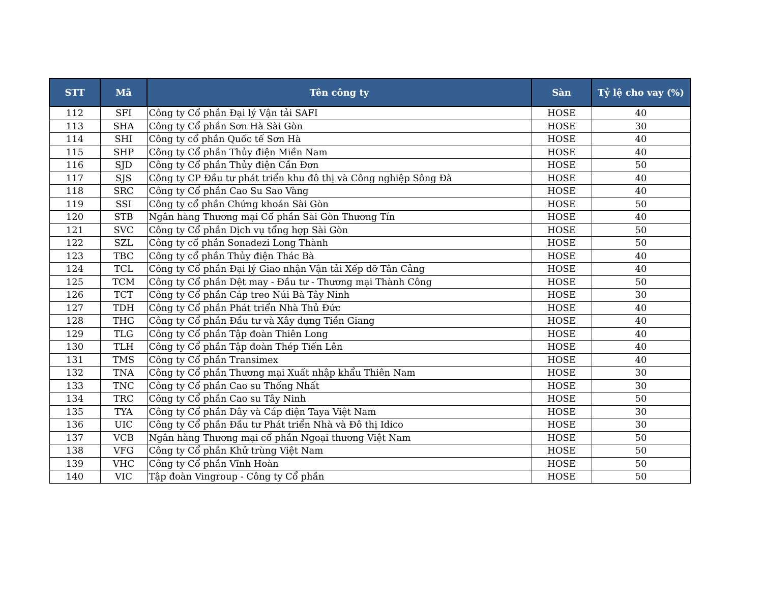| STT | Mã | Tên công ty | Sàn | Tỷ lệ cho vay (%) |
| --- | --- | --- | --- | --- |
| 112 | SFI | Công ty Cổ phần Đại lý Vận tải SAFI | HOSE | 40 |
| 113 | SHA | Công ty Cổ phần Sơn Hà Sài Gòn | HOSE | 30 |
| 114 | SHI | Công ty cổ phần Quốc tế Sơn Hà | HOSE | 40 |
| 115 | SHP | Công ty Cổ phần Thủy điện Miền Nam | HOSE | 40 |
| 116 | SJD | Công ty Cổ phần Thủy điện Cần Đơn | HOSE | 50 |
| 117 | SJS | Công ty CP Đầu tư phát triển khu đô thị và Công nghiệp Sông Đà | HOSE | 40 |
| 118 | SRC | Công ty Cổ phần Cao Su Sao Vàng | HOSE | 40 |
| 119 | SSI | Công ty cổ phần Chứng khoán Sài Gòn | HOSE | 50 |
| 120 | STB | Ngân hàng Thương mại Cổ phần Sài Gòn Thương Tín | HOSE | 40 |
| 121 | SVC | Công ty Cổ phần Dịch vụ tổng hợp Sài Gòn | HOSE | 50 |
| 122 | SZL | Công ty cổ phần Sonadezi Long Thành | HOSE | 50 |
| 123 | TBC | Công ty cổ phần Thủy điện Thác Bà | HOSE | 40 |
| 124 | TCL | Công ty Cổ phần Đại lý Giao nhận Vận tải Xếp dỡ Tân Cảng | HOSE | 40 |
| 125 | TCM | Công ty Cổ phần Dệt may - Đầu tư - Thương mại Thành Công | HOSE | 50 |
| 126 | TCT | Công ty Cổ phần Cáp treo Núi Bà Tây Ninh | HOSE | 30 |
| 127 | TDH | Công ty Cổ phần Phát triển Nhà Thủ Đức | HOSE | 40 |
| 128 | THG | Công ty Cổ phần Đầu tư và Xây dựng Tiền Giang | HOSE | 40 |
| 129 | TLG | Công ty Cổ phần Tập đoàn Thiên Long | HOSE | 40 |
| 130 | TLH | Công ty Cổ phần Tập đoàn Thép Tiến Lên | HOSE | 40 |
| 131 | TMS | Công ty Cổ phần Transimex | HOSE | 40 |
| 132 | TNA | Công ty Cổ phần Thương mại Xuất nhập khẩu Thiên Nam | HOSE | 30 |
| 133 | TNC | Công ty Cổ phần Cao su Thống Nhất | HOSE | 30 |
| 134 | TRC | Công ty Cổ phần Cao su Tây Ninh | HOSE | 50 |
| 135 | TYA | Công ty Cổ phần Dây và Cáp điện Taya Việt Nam | HOSE | 30 |
| 136 | UIC | Công ty Cổ phần Đầu tư Phát triển Nhà và Đô thị Idico | HOSE | 30 |
| 137 | VCB | Ngân hàng Thương mại cổ phần Ngoại thương Việt Nam | HOSE | 50 |
| 138 | VFG | Công ty Cổ phần Khử trùng Việt Nam | HOSE | 50 |
| 139 | VHC | Công ty Cổ phần Vĩnh Hoàn | HOSE | 50 |
| 140 | VIC | Tập đoàn Vingroup - Công ty Cổ phần | HOSE | 50 |